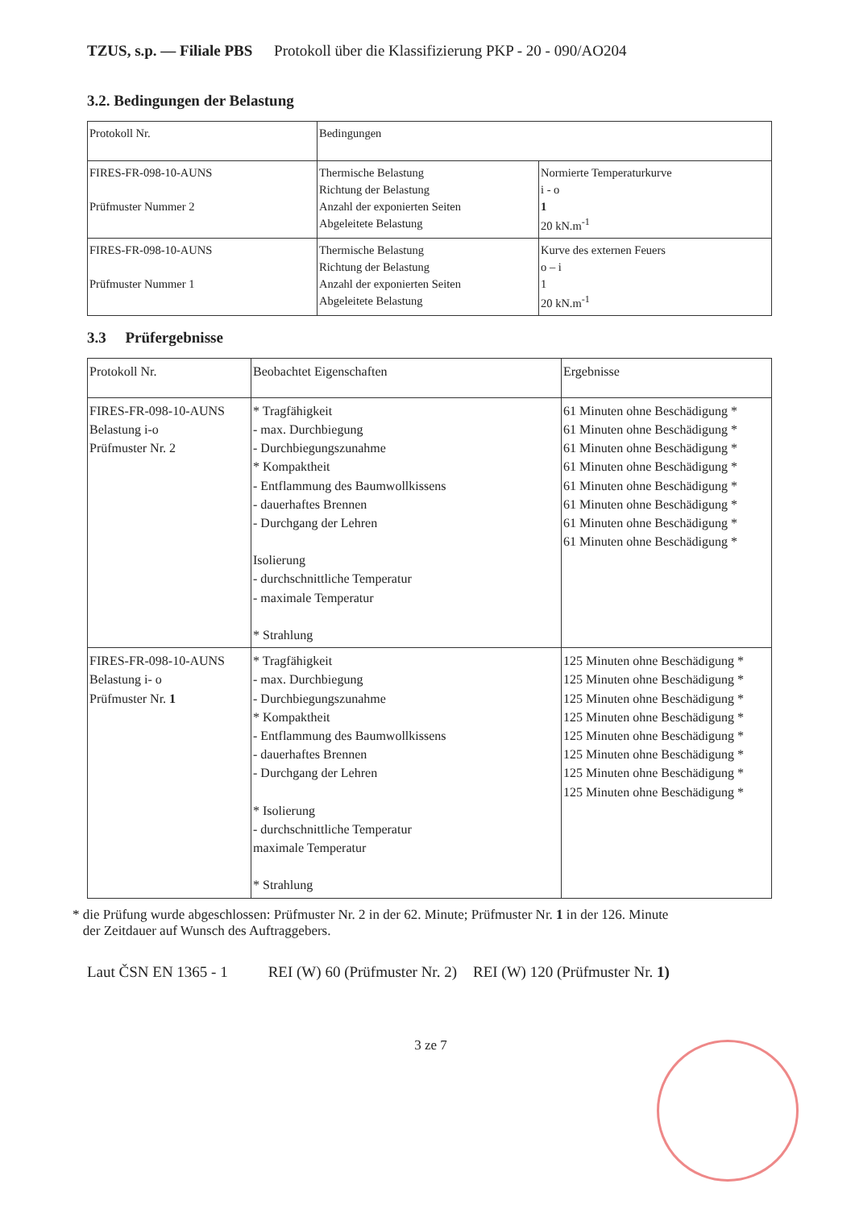TZUS, s.p. — Filiale PBS Protokoll über die Klassifizierung PKP - 20 - 090/AO204
3.2. Bedingungen der Belastung
| Protokoll Nr. | Bedingungen | |
| FIRES-FR-098-10-AUNS Prüfmuster Nummer 2 | Thermische Belastung Richtung der Belastung Anzahl der exponierten Seiten Abgeleitete Belastung | Normierte Temperaturkurve i - o 1 20 kN.m<sup>-1</sup> |
| FIRES-FR-098-10-AUNS Prüfmuster Nummer 1 | Thermische Belastung Richtung der Belastung Anzahl der exponierten Seiten Abgeleitete Belastung | Kurve des externen Feuers o – i 1 20 kN.m<sup>-1</sup> |
3.3 Prüfergebnisse
| Protokoll Nr. | Beobachtet Eigenschaften | Ergebnisse |
| FIRES-FR-098-10-AUNS Belastung i-o Prüfmuster Nr. 2 | * Tragfähigkeit - max. Durchbiegung - Durchbiegungszunahme * Kompaktheit - Entflammung des Baumwollkissens - dauerhaftes Brennen - Durchgang der Lehren Isolierung - durchschnittliche Temperatur - maximale Temperatur * Strahlung | 61 Minuten ohne Beschädigung * 61 Minuten ohne Beschädigung * 61 Minuten ohne Beschädigung * 61 Minuten ohne Beschädigung * 61 Minuten ohne Beschädigung * 61 Minuten ohne Beschädigung * 61 Minuten ohne Beschädigung * 61 Minuten ohne Beschädigung * |
| FIRES-FR-098-10-AUNS Belastung i- o Prüfmuster Nr. 1 | * Tragfähigkeit - max. Durchbiegung - Durchbiegungszunahme * Kompaktheit - Entflammung des Baumwollkissens - dauerhaftes Brennen - Durchgang der Lehren * Isolierung - durchschnittliche Temperatur maximale Temperatur * Strahlung | 125 Minuten ohne Beschädigung * 125 Minuten ohne Beschädigung * 125 Minuten ohne Beschädigung * 125 Minuten ohne Beschädigung * 125 Minuten ohne Beschädigung * 125 Minuten ohne Beschädigung * 125 Minuten ohne Beschädigung * 125 Minuten ohne Beschädigung * |
* die Prüfung wurde abgeschlossen: Prüfmuster Nr. 2 in der 62. Minute; Prüfmuster Nr. 1 in der 126. Minute
der Zeitdauer auf Wunsch des Auftraggebers.
Laut ČSN EN 1365 - 1 REI (W) 60 (Prüfmuster Nr. 2) REI (W) 120 (Prüfmuster Nr. 1)
3 ze 7